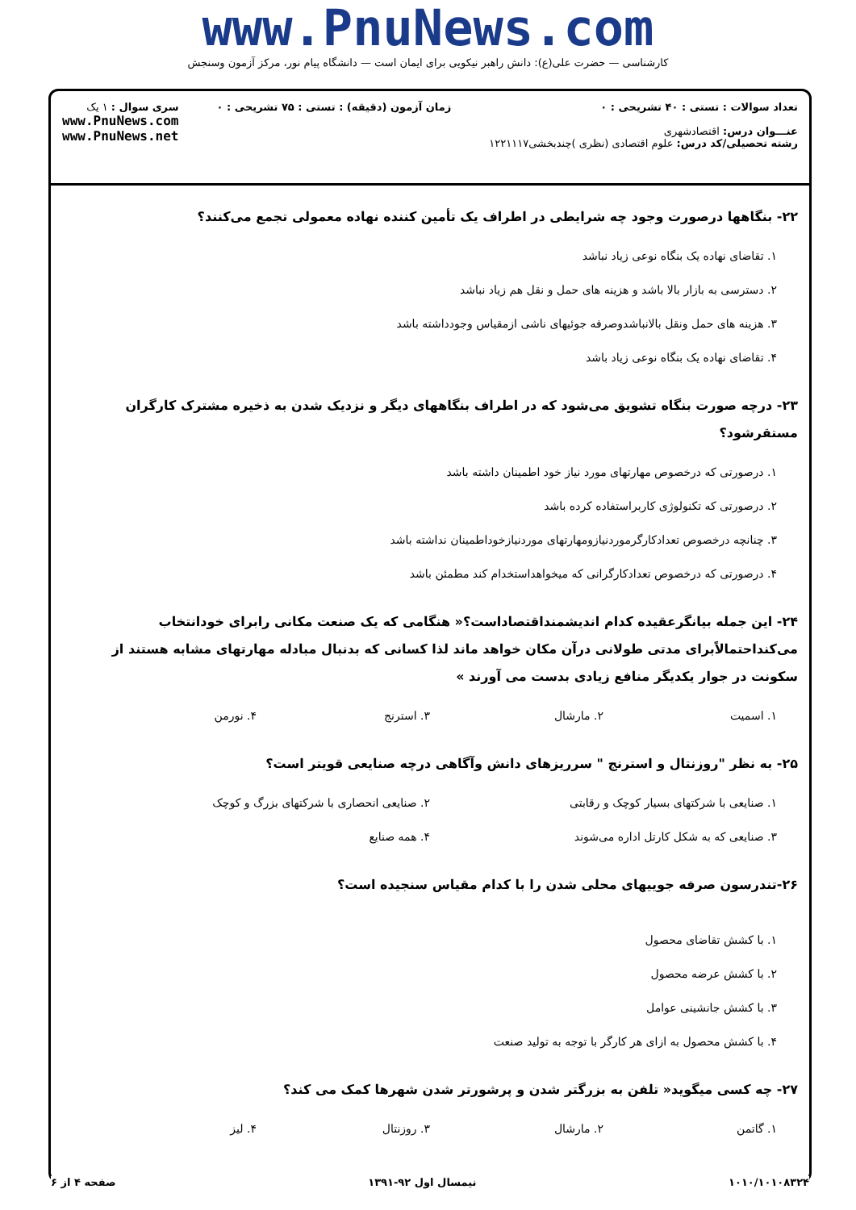www.PnuNews.com
کارشناسی — حضرت علی(ع): دانش راهبر نیکویی برای ایمان است — دانشگاه پیام نور، مرکز آزمون وسنجش
تعداد سوالات : تستی : ۴۰ تشریحی : ۰
عنـــوان درس: اقتصادشهری
رشته تحصیلی/کد درس: علوم اقتصادی (نظری )چندبخشی۱۲۲۱۱۱۷
زمان آزمون (دقیقه) : تستی : ۷۵ تشریحی : ۰
سری سوال : ۱ یک
www.PnuNews.com
www.PnuNews.net
۲۲- بنگاهها درصورت وجود چه شرایطی در اطراف یک تأمین کننده نهاده معمولی تجمع می‌کنند؟
۱. تقاضای نهاده یک بنگاه نوعی زیاد نباشد
۲. دسترسی به بازار بالا باشد و هزینه های حمل و نقل هم زیاد نباشد
۳. هزینه های حمل ونقل بالانباشدوصرفه جوئیهای ناشی ازمقیاس وجودداشته باشد
۴. تقاضای نهاده یک بنگاه نوعی زیاد باشد
۲۳- درچه صورت بنگاه تشویق می‌شود که در اطراف بنگاههای دیگر و نزدیک شدن به ذخیره مشترک کارگران مستقرشود؟
۱. درصورتی که درخصوص مهارتهای مورد نیاز خود اطمینان داشته باشد
۲. درصورتی که تکنولوژی کاربراستفاده کرده باشد
۳. چنانچه درخصوص تعدادکارگرموردنیازومهارتهای موردنیازخوداطمینان نداشته باشد
۴. درصورتی که درخصوص تعدادکارگرانی که میخواهداستخدام کند مطمئن باشد
۲۴- این جمله بیانگرعقیده کدام اندیشمنداقتصاداست؟« هنگامی که یک صنعت مکانی رابرای خودانتخاب می‌کنداحتمالاًبرای مدتی طولانی درآن مکان خواهد ماند لذا کسانی که بدنبال مبادله مهارتهای مشابه هستند از سکونت در جوار یکدیگر منافع زیادی بدست می آورند »
۱. اسمیت ۲. مارشال ۳. استرنج ۴. نورمن
۲۵- به نظر "روزنتال و استرنج " سرریزهای دانش وآگاهی درچه صنایعی قویتر است؟
۱. صنایعی با شرکتهای بسیار کوچک و رقابتی
۲. صنایعی انحصاری با شرکتهای بزرگ و کوچک
۳. صنایعی که به شکل کارتل اداره می‌شوند
۴. همه صنایع
۲۶-تندرسون صرفه جوییهای محلی شدن را با کدام مقیاس سنجیده است؟
۱. با کشش تقاضای محصول
۲. با کشش عرضه محصول
۳. با کشش جانشینی عوامل
۴. با کشش محصول به ازای هر کارگر با توجه به تولید صنعت
۲۷- چه کسی میگوید« تلفن به بزرگتر شدن و پرشورتر شدن شهرها کمک می کند؟
۱. گاتمن ۲. مارشال ۳. روزنتال ۴. لیز
۱۰۱۰/۱۰۱۰۸۳۲۴ نیمسال اول ۹۲-۱۳۹۱ صفحه ۴ از ۶